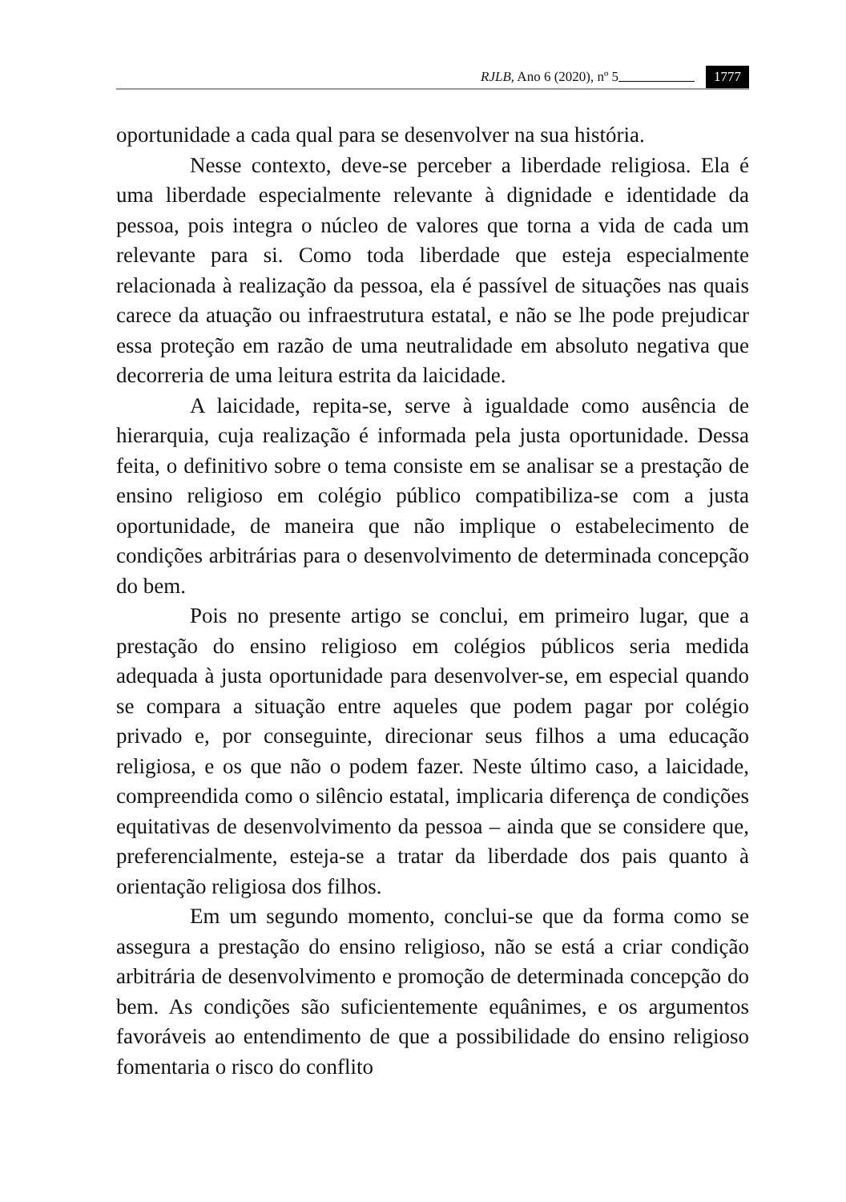RJLB, Ano 6 (2020), nº 5 1777
oportunidade a cada qual para se desenvolver na sua história.
Nesse contexto, deve-se perceber a liberdade religiosa. Ela é uma liberdade especialmente relevante à dignidade e identidade da pessoa, pois integra o núcleo de valores que torna a vida de cada um relevante para si. Como toda liberdade que esteja especialmente relacionada à realização da pessoa, ela é passível de situações nas quais carece da atuação ou infraestrutura estatal, e não se lhe pode prejudicar essa proteção em razão de uma neutralidade em absoluto negativa que decorreria de uma leitura estrita da laicidade.
A laicidade, repita-se, serve à igualdade como ausência de hierarquia, cuja realização é informada pela justa oportunidade. Dessa feita, o definitivo sobre o tema consiste em se analisar se a prestação de ensino religioso em colégio público compatibiliza-se com a justa oportunidade, de maneira que não implique o estabelecimento de condições arbitrárias para o desenvolvimento de determinada concepção do bem.
Pois no presente artigo se conclui, em primeiro lugar, que a prestação do ensino religioso em colégios públicos seria medida adequada à justa oportunidade para desenvolver-se, em especial quando se compara a situação entre aqueles que podem pagar por colégio privado e, por conseguinte, direcionar seus filhos a uma educação religiosa, e os que não o podem fazer. Neste último caso, a laicidade, compreendida como o silêncio estatal, implicaria diferença de condições equitativas de desenvolvimento da pessoa – ainda que se considere que, preferencialmente, esteja-se a tratar da liberdade dos pais quanto à orientação religiosa dos filhos.
Em um segundo momento, conclui-se que da forma como se assegura a prestação do ensino religioso, não se está a criar condição arbitrária de desenvolvimento e promoção de determinada concepção do bem. As condições são suficientemente equânimes, e os argumentos favoráveis ao entendimento de que a possibilidade do ensino religioso fomentaria o risco do conflito